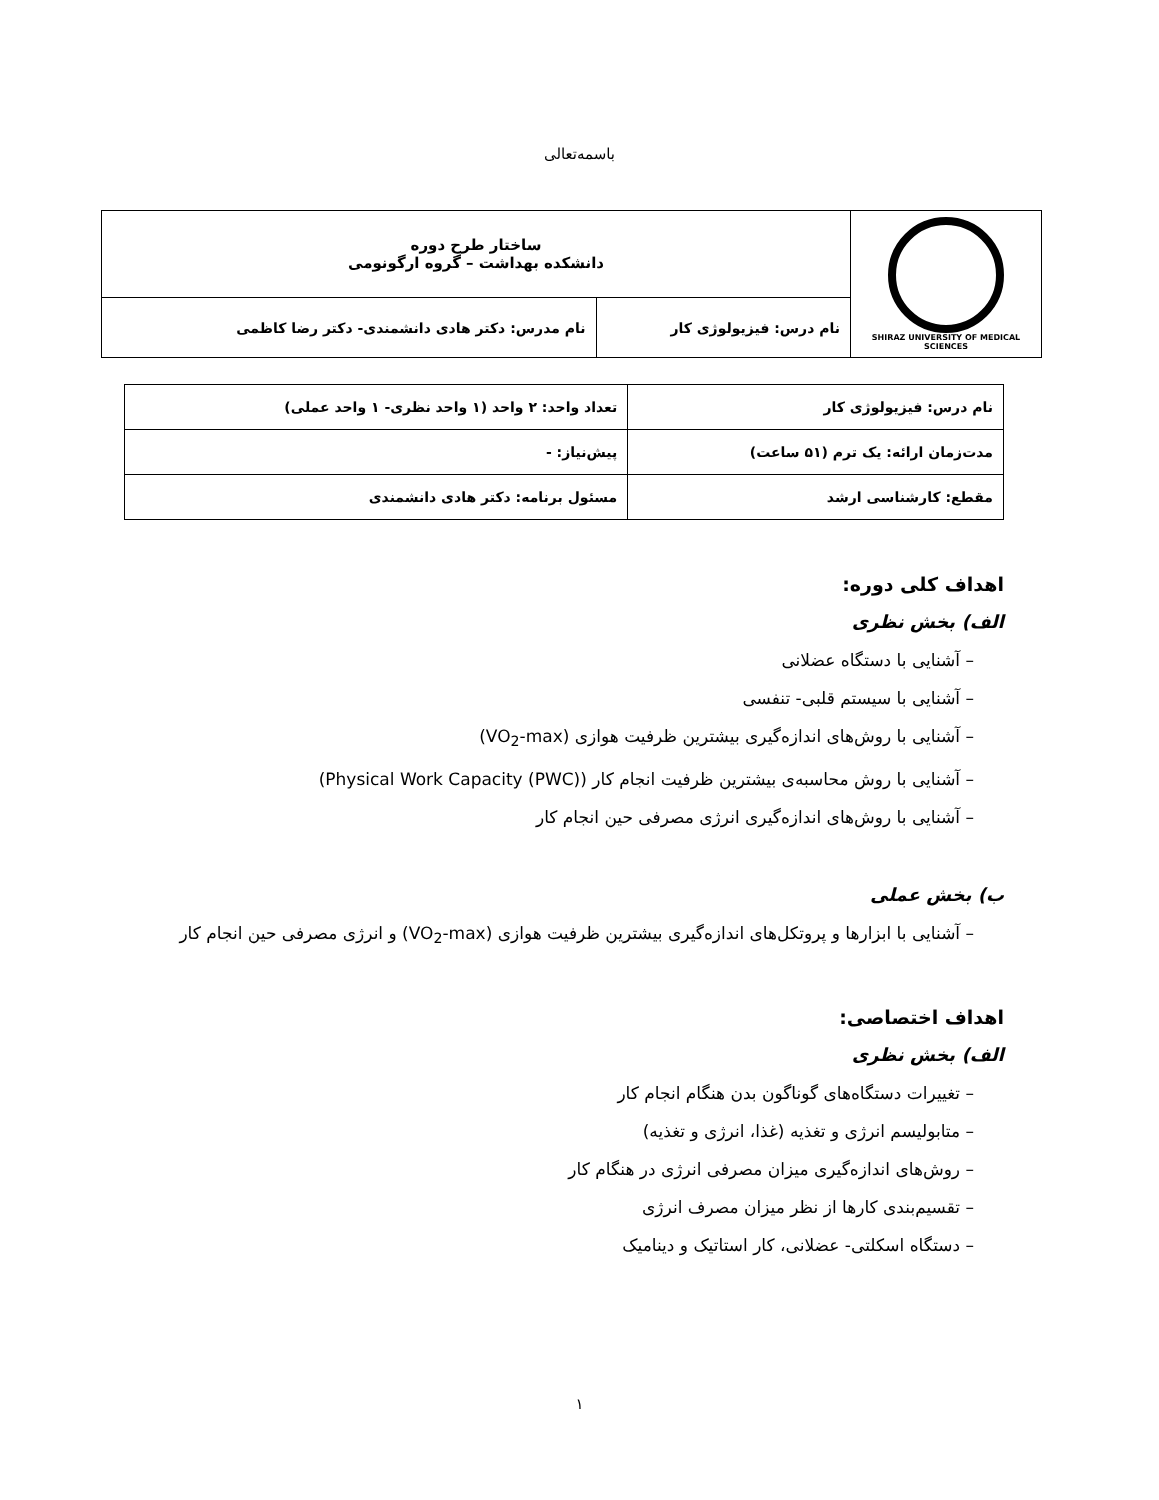باسمه‌تعالی
| SHIRAZ UNIVERSITY OF MEDICAL SCIENCES | ساختار طرح دوره دانشکده بهداشت – گروه ارگونومی | |
| | نام درس: فیزیولوژی کار | نام مدرس: دکتر هادی دانشمندی- دکتر رضا کاظمی |
| نام درس: فیزیولوژی کار | تعداد واحد: ۲ واحد (۱ واحد نظری- ۱ واحد عملی) |
| مدت‌زمان ارائه: یک ترم (۵۱ ساعت) | پیش‌نیاز: - |
| مقطع: کارشناسی ارشد | مسئول برنامه: دکتر هادی دانشمندی |
اهداف کلی دوره:
الف) بخش نظری
– آشنایی با دستگاه عضلانی
– آشنایی با سیستم قلبی- تنفسی
– آشنایی با روش‌های اندازه‌گیری بیشترین ظرفیت هوازی (VO<sub>2</sub>-max)
– آشنایی با روش محاسبه‌ی بیشترین ظرفیت انجام کار (Physical Work Capacity (PWC))
– آشنایی با روش‌های اندازه‌گیری انرژی مصرفی حین انجام کار
ب) بخش عملی
– آشنایی با ابزارها و پروتکل‌های اندازه‌گیری بیشترین ظرفیت هوازی (VO<sub>2</sub>-max) و انرژی مصرفی حین انجام کار
اهداف اختصاصی:
الف) بخش نظری
– تغییرات دستگاه‌های گوناگون بدن هنگام انجام کار
– متابولیسم انرژی و تغذیه (غذا، انرژی و تغذیه)
– روش‌های اندازه‌گیری میزان مصرفی انرژی در هنگام کار
– تقسیم‌بندی کارها از نظر میزان مصرف انرژی
– دستگاه اسکلتی- عضلانی، کار استاتیک و دینامیک
۱